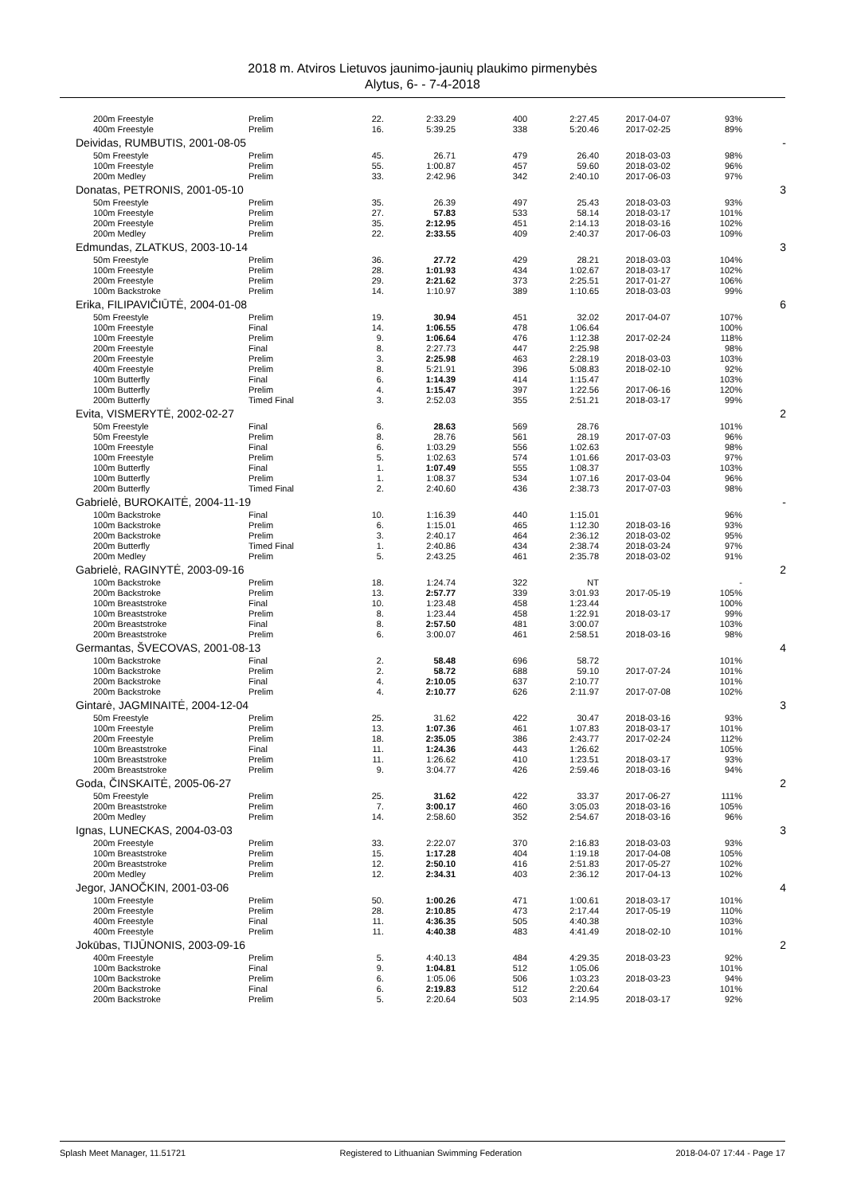2018 m. Atviros Lietuvos jaunimo-jaunių plaukimo pirmenybės
Alytus, 6- - 7-4-2018
| 200m Freestyle | Prelim | 22. | 2:33.29 | 400 | 2:27.45 | 2017-04-07 | 93% | |
| 400m Freestyle | Prelim | 16. | 5:39.25 | 338 | 5:20.46 | 2017-02-25 | 89% | |
| Deividas, RUMBUTIS, 2001-08-05 | | | | | | | | - |
| 50m Freestyle | Prelim | 45. | 26.71 | 479 | 26.40 | 2018-03-03 | 98% | |
| 100m Freestyle | Prelim | 55. | 1:00.87 | 457 | 59.60 | 2018-03-02 | 96% | |
| 200m Medley | Prelim | 33. | 2:42.96 | 342 | 2:40.10 | 2017-06-03 | 97% | |
| Donatas, PETRONIS, 2001-05-10 | | | | | | | | 3 |
| 50m Freestyle | Prelim | 35. | 26.39 | 497 | 25.43 | 2018-03-03 | 93% | |
| 100m Freestyle | Prelim | 27. | 57.83 | 533 | 58.14 | 2018-03-17 | 101% | |
| 200m Freestyle | Prelim | 35. | 2:12.95 | 451 | 2:14.13 | 2018-03-16 | 102% | |
| 200m Medley | Prelim | 22. | 2:33.55 | 409 | 2:40.37 | 2017-06-03 | 109% | |
| Edmundas, ZLATKUS, 2003-10-14 | | | | | | | | 3 |
| 50m Freestyle | Prelim | 36. | 27.72 | 429 | 28.21 | 2018-03-03 | 104% | |
| 100m Freestyle | Prelim | 28. | 1:01.93 | 434 | 1:02.67 | 2018-03-17 | 102% | |
| 200m Freestyle | Prelim | 29. | 2:21.62 | 373 | 2:25.51 | 2017-01-27 | 106% | |
| 100m Backstroke | Prelim | 14. | 1:10.97 | 389 | 1:10.65 | 2018-03-03 | 99% | |
| Erika, FILIPAVIČIŪTĖ, 2004-01-08 | | | | | | | | 6 |
| 50m Freestyle | Prelim | 19. | 30.94 | 451 | 32.02 | 2017-04-07 | 107% | |
| 100m Freestyle | Final | 14. | 1:06.55 | 478 | 1:06.64 | | 100% | |
| 100m Freestyle | Prelim | 9. | 1:06.64 | 476 | 1:12.38 | 2017-02-24 | 118% | |
| 200m Freestyle | Final | 8. | 2:27.73 | 447 | 2:25.98 | | 98% | |
| 200m Freestyle | Prelim | 3. | 2:25.98 | 463 | 2:28.19 | 2018-03-03 | 103% | |
| 400m Freestyle | Prelim | 8. | 5:21.91 | 396 | 5:08.83 | 2018-02-10 | 92% | |
| 100m Butterfly | Final | 6. | 1:14.39 | 414 | 1:15.47 | | 103% | |
| 100m Butterfly | Prelim | 4. | 1:15.47 | 397 | 1:22.56 | 2017-06-16 | 120% | |
| 200m Butterfly | Timed Final | 3. | 2:52.03 | 355 | 2:51.21 | 2018-03-17 | 99% | |
| Evita, VISMERYTĖ, 2002-02-27 | | | | | | | | 2 |
| 50m Freestyle | Final | 6. | 28.63 | 569 | 28.76 | | 101% | |
| 50m Freestyle | Prelim | 8. | 28.76 | 561 | 28.19 | 2017-07-03 | 96% | |
| 100m Freestyle | Final | 6. | 1:03.29 | 556 | 1:02.63 | | 98% | |
| 100m Freestyle | Prelim | 5. | 1:02.63 | 574 | 1:01.66 | 2017-03-03 | 97% | |
| 100m Butterfly | Final | 1. | 1:07.49 | 555 | 1:08.37 | | 103% | |
| 100m Butterfly | Prelim | 1. | 1:08.37 | 534 | 1:07.16 | 2017-03-04 | 96% | |
| 200m Butterfly | Timed Final | 2. | 2:40.60 | 436 | 2:38.73 | 2017-07-03 | 98% | |
| Gabrielė, BUROKAITĖ, 2004-11-19 | | | | | | | | - |
| 100m Backstroke | Final | 10. | 1:16.39 | 440 | 1:15.01 | | 96% | |
| 100m Backstroke | Prelim | 6. | 1:15.01 | 465 | 1:12.30 | 2018-03-16 | 93% | |
| 200m Backstroke | Prelim | 3. | 2:40.17 | 464 | 2:36.12 | 2018-03-02 | 95% | |
| 200m Butterfly | Timed Final | 1. | 2:40.86 | 434 | 2:38.74 | 2018-03-24 | 97% | |
| 200m Medley | Prelim | 5. | 2:43.25 | 461 | 2:35.78 | 2018-03-02 | 91% | |
| Gabrielė, RAGINYTĖ, 2003-09-16 | | | | | | | | 2 |
| 100m Backstroke | Prelim | 18. | 1:24.74 | 322 | NT | | - | |
| 200m Backstroke | Prelim | 13. | 2:57.77 | 339 | 3:01.93 | 2017-05-19 | 105% | |
| 100m Breaststroke | Final | 10. | 1:23.48 | 458 | 1:23.44 | | 100% | |
| 100m Breaststroke | Prelim | 8. | 1:23.44 | 458 | 1:22.91 | 2018-03-17 | 99% | |
| 200m Breaststroke | Final | 8. | 2:57.50 | 481 | 3:00.07 | | 103% | |
| 200m Breaststroke | Prelim | 6. | 3:00.07 | 461 | 2:58.51 | 2018-03-16 | 98% | |
| Germantas, ŠVECOVAS, 2001-08-13 | | | | | | | | 4 |
| 100m Backstroke | Final | 2. | 58.48 | 696 | 58.72 | | 101% | |
| 100m Backstroke | Prelim | 2. | 58.72 | 688 | 59.10 | 2017-07-24 | 101% | |
| 200m Backstroke | Final | 4. | 2:10.05 | 637 | 2:10.77 | | 101% | |
| 200m Backstroke | Prelim | 4. | 2:10.77 | 626 | 2:11.97 | 2017-07-08 | 102% | |
| Gintarė, JAGMINAITĖ, 2004-12-04 | | | | | | | | 3 |
| 50m Freestyle | Prelim | 25. | 31.62 | 422 | 30.47 | 2018-03-16 | 93% | |
| 100m Freestyle | Prelim | 13. | 1:07.36 | 461 | 1:07.83 | 2018-03-17 | 101% | |
| 200m Freestyle | Prelim | 18. | 2:35.05 | 386 | 2:43.77 | 2017-02-24 | 112% | |
| 100m Breaststroke | Final | 11. | 1:24.36 | 443 | 1:26.62 | | 105% | |
| 100m Breaststroke | Prelim | 11. | 1:26.62 | 410 | 1:23.51 | 2018-03-17 | 93% | |
| 200m Breaststroke | Prelim | 9. | 3:04.77 | 426 | 2:59.46 | 2018-03-16 | 94% | |
| Goda, ČINSKAITĖ, 2005-06-27 | | | | | | | | 2 |
| 50m Freestyle | Prelim | 25. | 31.62 | 422 | 33.37 | 2017-06-27 | 111% | |
| 200m Breaststroke | Prelim | 7. | 3:00.17 | 460 | 3:05.03 | 2018-03-16 | 105% | |
| 200m Medley | Prelim | 14. | 2:58.60 | 352 | 2:54.67 | 2018-03-16 | 96% | |
| Ignas, LUNECKAS, 2004-03-03 | | | | | | | | 3 |
| 200m Freestyle | Prelim | 33. | 2:22.07 | 370 | 2:16.83 | 2018-03-03 | 93% | |
| 100m Breaststroke | Prelim | 15. | 1:17.28 | 404 | 1:19.18 | 2017-04-08 | 105% | |
| 200m Breaststroke | Prelim | 12. | 2:50.10 | 416 | 2:51.83 | 2017-05-27 | 102% | |
| 200m Medley | Prelim | 12. | 2:34.31 | 403 | 2:36.12 | 2017-04-13 | 102% | |
| Jegor, JANOČKIN, 2001-03-06 | | | | | | | | 4 |
| 100m Freestyle | Prelim | 50. | 1:00.26 | 471 | 1:00.61 | 2018-03-17 | 101% | |
| 200m Freestyle | Prelim | 28. | 2:10.85 | 473 | 2:17.44 | 2017-05-19 | 110% | |
| 400m Freestyle | Final | 11. | 4:36.35 | 505 | 4:40.38 | | 103% | |
| 400m Freestyle | Prelim | 11. | 4:40.38 | 483 | 4:41.49 | 2018-02-10 | 101% | |
| Jokūbas, TIJŪNONIS, 2003-09-16 | | | | | | | | 2 |
| 400m Freestyle | Prelim | 5. | 4:40.13 | 484 | 4:29.35 | 2018-03-23 | 92% | |
| 100m Backstroke | Final | 9. | 1:04.81 | 512 | 1:05.06 | | 101% | |
| 100m Backstroke | Prelim | 6. | 1:05.06 | 506 | 1:03.23 | 2018-03-23 | 94% | |
| 200m Backstroke | Final | 6. | 2:19.83 | 512 | 2:20.64 | | 101% | |
| 200m Backstroke | Prelim | 5. | 2:20.64 | 503 | 2:14.95 | 2018-03-17 | 92% | |
Splash Meet Manager, 11.51721 Registered to Lithuanian Swimming Federation 2018-04-07 17:44 - Page 17